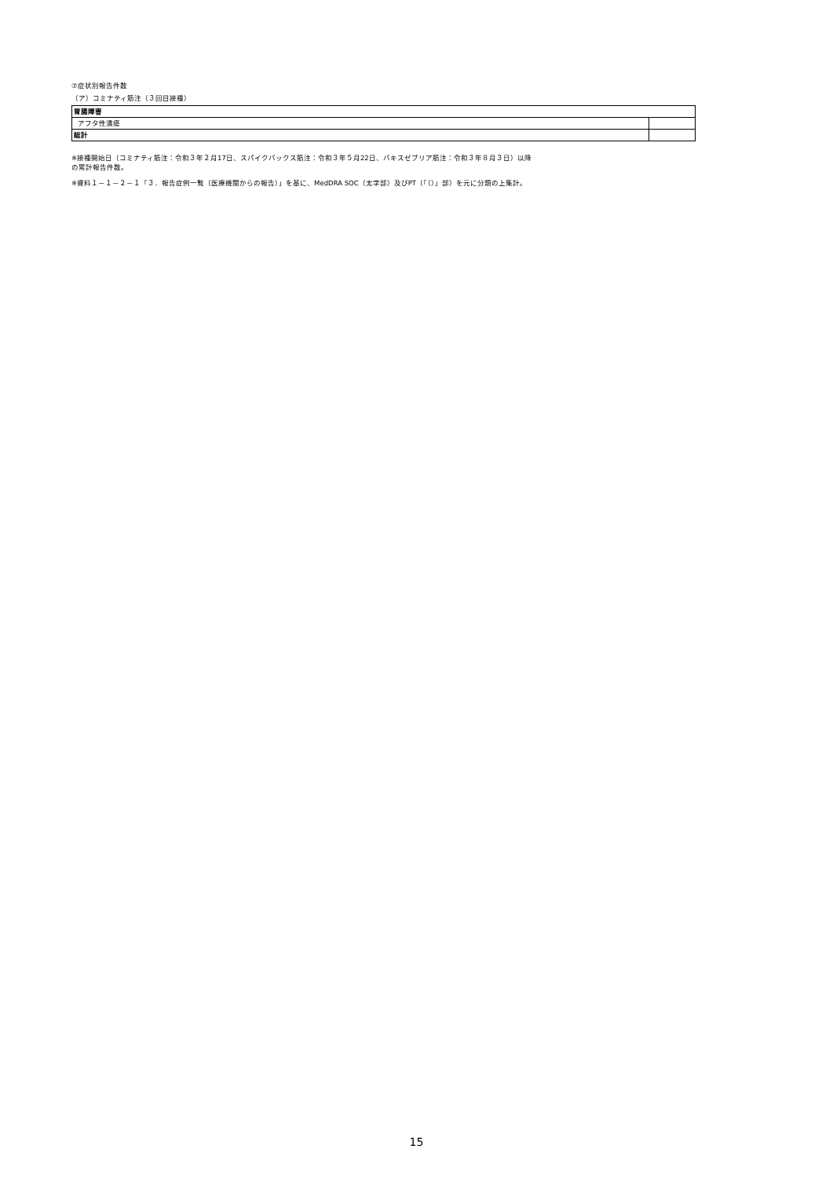⑦症状別報告件数
（ア）コミナティ筋注（３回目接種）
| 胃腸障害 | |
| アフタ性潰瘍 | |
| 総計 | |
※接種開始日（コミナティ筋注：令和３年２月17日、スパイクバックス筋注：令和３年５月22日、バキスゼブリア筋注：令和３年８月３日）以降
の累計報告件数。
※資料１－１－２－１「３．報告症例一覧（医療機関からの報告）」を基に、MedDRA SOC（太字部）及びPT（「（）」部）を元に分類の上集計。
15